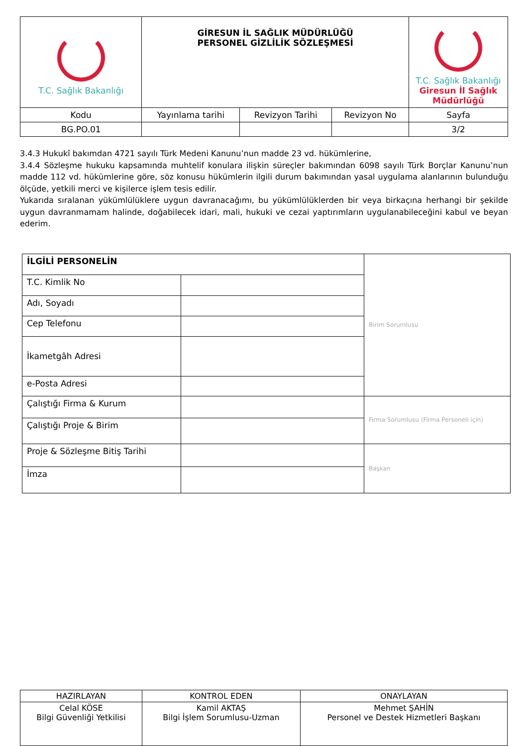| T.C. Sağlık Bakanlığı | GİRESUN İL SAĞLIK MÜDÜRLÜĞÜ PERSONEL GİZLİLİK SÖZLEŞMESİ | | | T.C. Sağlık Bakanlığı Giresun İl Sağlık Müdürlüğü |
| Kodu | Yayınlama tarihi | Revizyon Tarihi | Revizyon No | Sayfa |
| BG.PO.01 | | | | 3/2 |
3.4.3 Hukukî bakımdan 4721 sayılı Türk Medeni Kanunu’nun madde 23 vd. hükümlerine,
3.4.4 Sözleşme hukuku kapsamında muhtelif konulara ilişkin süreçler bakımından 6098 sayılı Türk Borçlar Kanunu’nun madde 112 vd. hükümlerine göre, söz konusu hükümlerin ilgili durum bakımından yasal uygulama alanlarının bulunduğu ölçüde, yetkili merci ve kişilerce işlem tesis edilir.
Yukarıda sıralanan yükümlülüklere uygun davranacağımı, bu yükümlülüklerden bir veya birkaçına herhangi bir şekilde uygun davranmamam halinde, doğabilecek idari, mali, hukuki ve cezai yaptırımların uygulanabileceğini kabul ve beyan ederim.
| İLGİLİ PERSONELİN | | Birim Sorumlusu |
| T.C. Kimlik No | | |
| Adı, Soyadı | | |
| Cep Telefonu | | |
| İkametgâh Adresi | | |
| e-Posta Adresi | | |
| Çalıştığı Firma & Kurum | | Firma Sorumlusu (Firma Personeli için) |
| Çalıştığı Proje & Birim | | |
| Proje & Sözleşme Bitiş Tarihi | | Başkan |
| İmza | | |
| HAZIRLAYAN | KONTROL EDEN | ONAYLAYAN |
| Celal KÖSE Bilgi Güvenliği Yetkilisi | Kamil AKTAŞ Bilgi İşlem Sorumlusu-Uzman | Mehmet ŞAHİN Personel ve Destek Hizmetleri Başkanı |